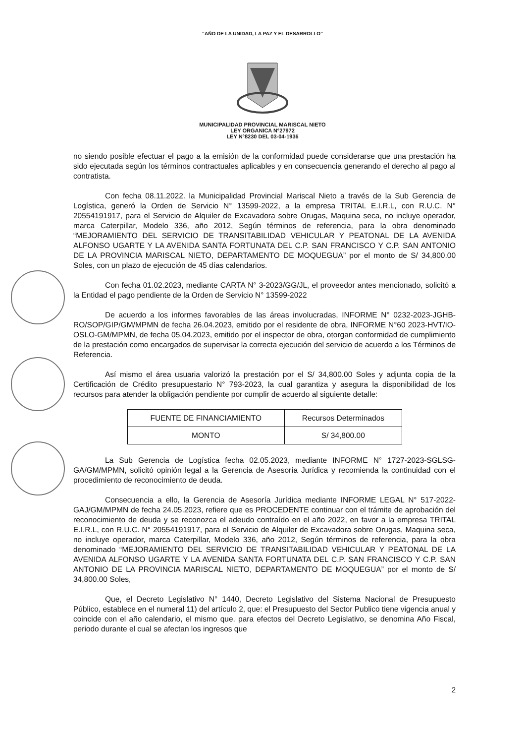“AÑO DE LA UNIDAD, LA PAZ Y EL DESARROLLO”
MUNICIPALIDAD PROVINCIAL MARISCAL NIETO
LEY ORGANICA N°27972
LEY N°8230 DEL 03-04-1936
no siendo posible efectuar el pago a la emisión de la conformidad puede considerarse que una prestación ha sido ejecutada según los términos contractuales aplicables y en consecuencia generando el derecho al pago al contratista.
Con fecha 08.11.2022. la Municipalidad Provincial Mariscal Nieto a través de la Sub Gerencia de Logística, generó la Orden de Servicio N° 13599-2022, a la empresa TRITAL E.I.R.L, con R.U.C. N° 20554191917, para el Servicio de Alquiler de Excavadora sobre Orugas, Maquina seca, no incluye operador, marca Caterpillar, Modelo 336, año 2012, Según términos de referencia, para la obra denominado “MEJORAMIENTO DEL SERVICIO DE TRANSITABILIDAD VEHICULAR Y PEATONAL DE LA AVENIDA ALFONSO UGARTE Y LA AVENIDA SANTA FORTUNATA DEL C.P. SAN FRANCISCO Y C.P. SAN ANTONIO DE LA PROVINCIA MARISCAL NIETO, DEPARTAMENTO DE MOQUEGUA” por el monto de S/ 34,800.00 Soles, con un plazo de ejecución de 45 días calendarios.
Con fecha 01.02.2023, mediante CARTA N° 3-2023/GG/JL, el proveedor antes mencionado, solicitó a la Entidad el pago pendiente de la Orden de Servicio N° 13599-2022
De acuerdo a los informes favorables de las áreas involucradas, INFORME N° 0232-2023-JGHB-RO/SOP/GIP/GM/MPMN de fecha 26.04.2023, emitido por el residente de obra, INFORME N°60 2023-HVT/IO-OSLO-GM/MPMN, de fecha 05.04.2023, emitido por el inspector de obra, otorgan conformidad de cumplimiento de la prestación como encargados de supervisar la correcta ejecución del servicio de acuerdo a los Términos de Referencia.
Así mismo el área usuaria valorizó la prestación por el S/ 34,800.00 Soles y adjunta copia de la Certificación de Crédito presupuestario N° 793-2023, la cual garantiza y asegura la disponibilidad de los recursos para atender la obligación pendiente por cumplir de acuerdo al siguiente detalle:
| FUENTE DE FINANCIAMIENTO | Recursos Determinados |
| MONTO | S/ 34,800.00 |
La Sub Gerencia de Logística fecha 02.05.2023, mediante INFORME N° 1727-2023-SGLSG-GA/GM/MPMN, solicitó opinión legal a la Gerencia de Asesoría Jurídica y recomienda la continuidad con el procedimiento de reconocimiento de deuda.
Consecuencia a ello, la Gerencia de Asesoría Jurídica mediante INFORME LEGAL N° 517-2022-GAJ/GM/MPMN de fecha 24.05.2023, refiere que es PROCEDENTE continuar con el trámite de aprobación del reconocimiento de deuda y se reconozca el adeudo contraído en el año 2022, en favor a la empresa TRITAL E.I.R.L, con R.U.C. N° 20554191917, para el Servicio de Alquiler de Excavadora sobre Orugas, Maquina seca, no incluye operador, marca Caterpillar, Modelo 336, año 2012, Según términos de referencia, para la obra denominado “MEJORAMIENTO DEL SERVICIO DE TRANSITABILIDAD VEHICULAR Y PEATONAL DE LA AVENIDA ALFONSO UGARTE Y LA AVENIDA SANTA FORTUNATA DEL C.P. SAN FRANCISCO Y C.P. SAN ANTONIO DE LA PROVINCIA MARISCAL NIETO, DEPARTAMENTO DE MOQUEGUA” por el monto de S/ 34,800.00 Soles,
Que, el Decreto Legislativo N° 1440, Decreto Legislativo del Sistema Nacional de Presupuesto Público, establece en el numeral 11) del artículo 2, que: el Presupuesto del Sector Publico tiene vigencia anual y coincide con el año calendario, el mismo que. para efectos del Decreto Legislativo, se denomina Año Fiscal, periodo durante el cual se afectan los ingresos que
2